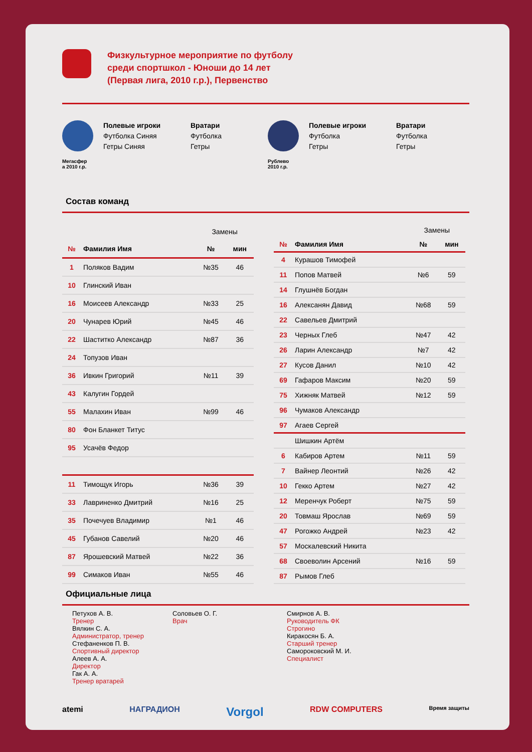Физкультурное мероприятие по футболу
среди спортшкол - Юноши до 14 лет
(Первая лига, 2010 г.р.), Первенство
Мегасфер
а 2010 г.р.
Полевые игроки
Футболка Синяя
Гетры Синяя
Вратари
Футболка
Гетры
Рублево
2010 г.р.
Полевые игроки
Футболка
Гетры
Вратари
Футболка
Гетры
Состав команд
| | | Замены | |
| № | Фамилия Имя | № | мин |
| 1 | Поляков Вадим | №35 | 46 |
| 10 | Глинский Иван | | |
| 16 | Моисеев Александр | №33 | 25 |
| 20 | Чунарев Юрий | №45 | 46 |
| 22 | Шаститко Александр | №87 | 36 |
| 24 | Топузов Иван | | |
| 36 | Ивкин Григорий | №11 | 39 |
| 43 | Калугин Гордей | | |
| 55 | Малахин Иван | №99 | 46 |
| 80 | Фон Бланкет Титус | | |
| 95 | Усачёв Федор | | |
| 11 | Тимощук Игорь | №36 | 39 |
| 33 | Лавриненко Дмитрий | №16 | 25 |
| 35 | Почечуев Владимир | №1 | 46 |
| 45 | Губанов Савелий | №20 | 46 |
| 87 | Ярошевский Матвей | №22 | 36 |
| 99 | Симаков Иван | №55 | 46 |
| | | Замены | |
| № | Фамилия Имя | № | мин |
| 4 | Курашов Тимофей | | |
| 11 | Попов Матвей | №6 | 59 |
| 14 | Глушнёв Богдан | | |
| 16 | Алексанян Давид | №68 | 59 |
| 22 | Савельев Дмитрий | | |
| 23 | Черных Глеб | №47 | 42 |
| 26 | Ларин Александр | №7 | 42 |
| 27 | Кусов Данил | №10 | 42 |
| 69 | Гафаров Максим | №20 | 59 |
| 75 | Хижняк Матвей | №12 | 59 |
| 96 | Чумаков Александр | | |
| 97 | Агаев Сергей | | |
| | Шишкин Артём | | |
| 6 | Кабиров Артем | №11 | 59 |
| 7 | Вайнер Леонтий | №26 | 42 |
| 10 | Гекко Артем | №27 | 42 |
| 12 | Меренчук Роберт | №75 | 59 |
| 20 | Товмаш Ярослав | №69 | 59 |
| 47 | Рогожко Андрей | №23 | 42 |
| 57 | Москалевский Никита | | |
| 68 | Своеволин Арсений | №16 | 59 |
| 87 | Рымов Глеб | | |
Официальные лица
Петухов А. В.
Тренер
Вялкин С. А.
Администратор, тренер
Стефаненков П. В.
Спортивный директор
Алеев А. А.
Директор
Гак А. А.
Тренер вратарей
Соловьев О. Г.
Врач
Смирнов А. В.
Руководитель ФК
Строгино
Киракосян Б. А.
Старший тренер
Самороковский М. И.
Специалист
atemi НАГРАДИОН Vorgol RDW COMPUTERS Время защиты